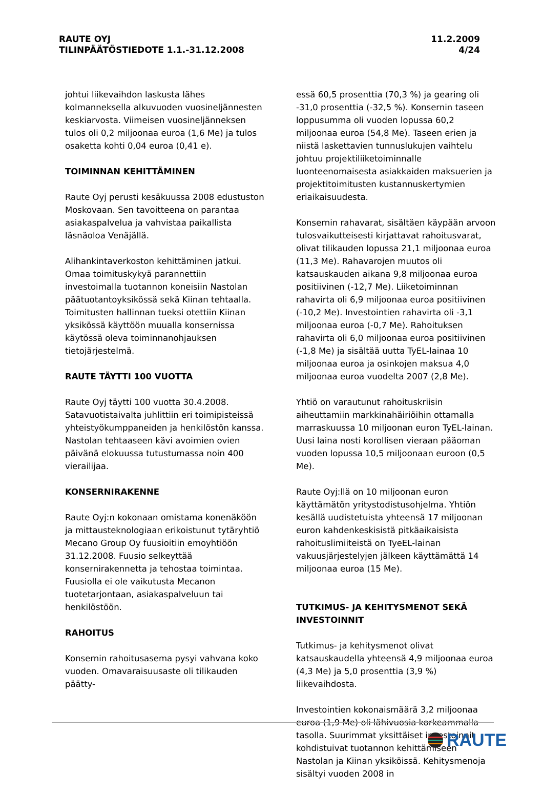RAUTE OYJ
TILINPÄÄTÖSTIEDOTE 1.1.-31.12.2008
11.2.2009
4/24
johtui liikevaihdon laskusta lähes kolmanneksella alkuvuoden vuosineljännesten keskiarvosta. Viimeisen vuosineljänneksen tulos oli 0,2 miljoonaa euroa (1,6 Me) ja tulos osaketta kohti 0,04 euroa (0,41 e).
TOIMINNAN KEHITTÄMINEN
Raute Oyj perusti kesäkuussa 2008 edustuston Moskovaan. Sen tavoitteena on parantaa asiakaspalvelua ja vahvistaa paikallista läsnäoloa Venäjällä.
Alihankintaverkoston kehittäminen jatkui. Omaa toimituskykyä parannettiin investoimalla tuotannon koneisiin Nastolan päätuotantoyksikössä sekä Kiinan tehtaalla. Toimitusten hallinnan tueksi otettiin Kiinan yksikössä käyttöön muualla konsernissa käytössä oleva toiminnanohjauksen tietojärjestelmä.
RAUTE TÄYTTI 100 VUOTTA
Raute Oyj täytti 100 vuotta 30.4.2008. Satavuotistaivalta juhlittiin eri toimipisteissä yhteistyökumppaneiden ja henkilöstön kanssa. Nastolan tehtaaseen kävi avoimien ovien päivänä elokuussa tutustumassa noin 400 vierailijaa.
KONSERNIRAKENNE
Raute Oyj:n kokonaan omistama konenäköön ja mittausteknologiaan erikoistunut tytäryhtiö Mecano Group Oy fuusioitiin emoyhtiöön 31.12.2008. Fuusio selkeyttää konsernirakennetta ja tehostaa toimintaa. Fuusiolla ei ole vaikutusta Mecanon tuotetarjontaan, asiakaspalveluun tai henkilöstöön.
RAHOITUS
Konsernin rahoitusasema pysyi vahvana koko vuoden. Omavaraisuusaste oli tilikauden päätty-
essä 60,5 prosenttia (70,3 %) ja gearing oli -31,0 prosenttia (-32,5 %). Konsernin taseen loppusumma oli vuoden lopussa 60,2 miljoonaa euroa (54,8 Me). Taseen erien ja niistä laskettavien tunnuslukujen vaihtelu johtuu projektiliiketoiminnalle luonteenomaisesta asiakkaiden maksuerien ja projektitoimitusten kustannuskertymien eriaikaisuudesta.
Konsernin rahavarat, sisältäen käypään arvoon tulosvaikutteisesti kirjattavat rahoitusvarat, olivat tilikauden lopussa 21,1 miljoonaa euroa (11,3 Me). Rahavarojen muutos oli katsauskauden aikana 9,8 miljoonaa euroa positiivinen (-12,7 Me). Liiketoiminnan rahavirta oli 6,9 miljoonaa euroa positiivinen (-10,2 Me). Investointien rahavirta oli -3,1 miljoonaa euroa (-0,7 Me). Rahoituksen rahavirta oli 6,0 miljoonaa euroa positiivinen (-1,8 Me) ja sisältää uutta TyEL-lainaa 10 miljoonaa euroa ja osinkojen maksua 4,0 miljoonaa euroa vuodelta 2007 (2,8 Me).
Yhtiö on varautunut rahoituskriisin aiheuttamiin markkinahäiriöihin ottamalla marraskuussa 10 miljoonan euron TyEL-lainan. Uusi laina nosti korollisen vieraan pääoman vuoden lopussa 10,5 miljoonaan euroon (0,5 Me).
Raute Oyj:llä on 10 miljoonan euron käyttämätön yritystodistusohjelma. Yhtiön kesällä uudistetuista yhteensä 17 miljoonan euron kahdenkeskisistä pitkäaikaisista rahoituslimiiteistä on TyeEL-lainan vakuusjärjestelyjen jälkeen käyttämättä 14 miljoonaa euroa (15 Me).
TUTKIMUS- JA KEHITYSMENOT SEKÄ INVESTOINNIT
Tutkimus- ja kehitysmenot olivat katsauskaudella yhteensä 4,9 miljoonaa euroa (4,3 Me) ja 5,0 prosenttia (3,9 %) liikevaihdosta.
Investointien kokonaismäärä 3,2 miljoonaa euroa (1,9 Me) oli lähivuosia korkeammalla tasolla. Suurimmat yksittäiset investoinnit kohdistuivat tuotannon kehittämiseen Nastolan ja Kiinan yksiköissä. Kehitysmenoja sisältyi vuoden 2008 in
RAUTE